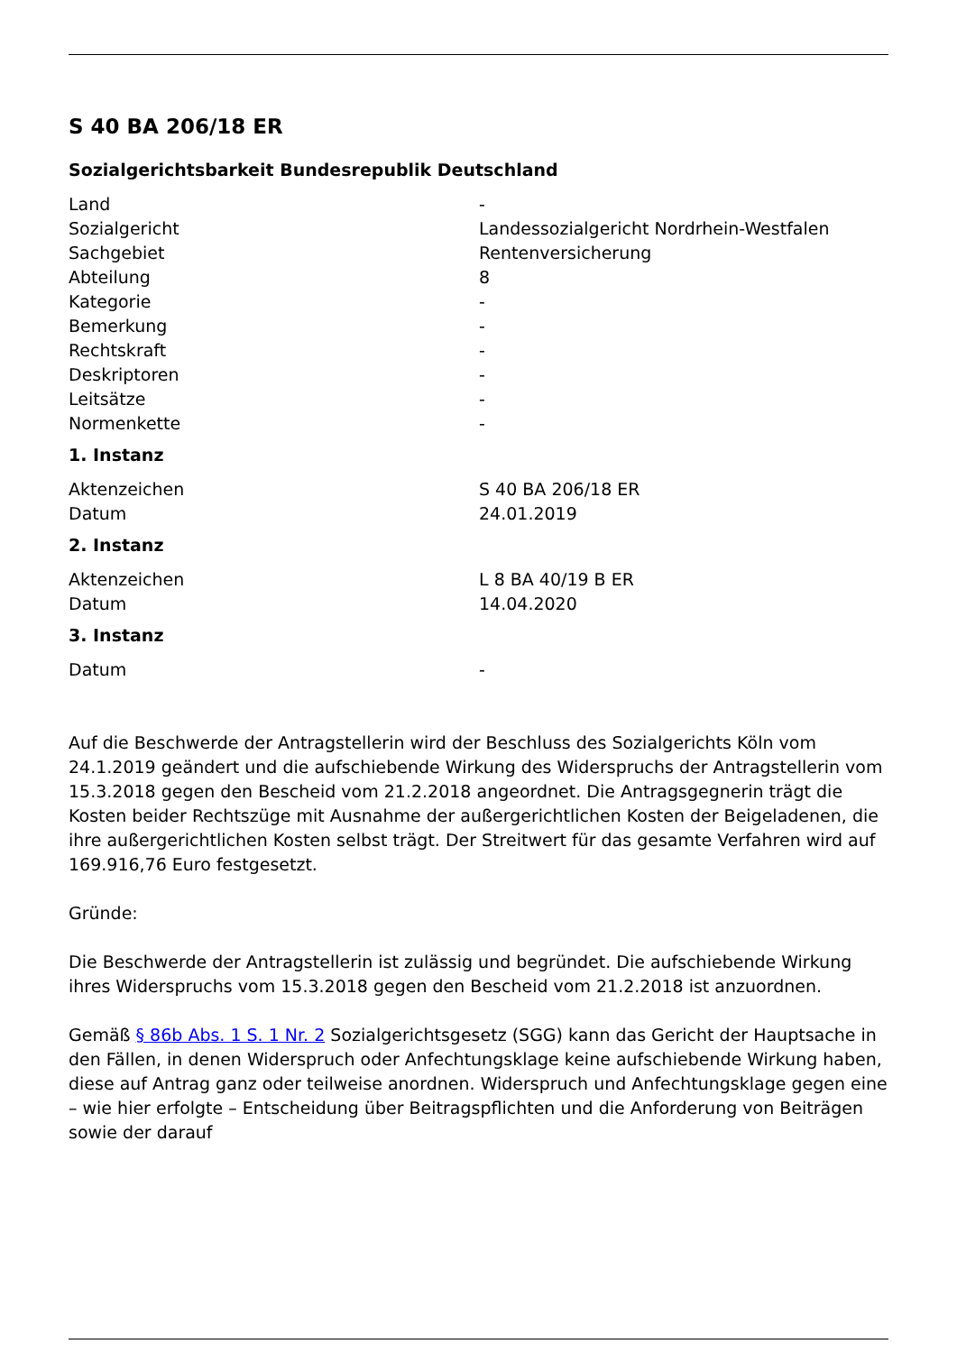S 40 BA 206/18 ER
Sozialgerichtsbarkeit Bundesrepublik Deutschland
| Land | - |
| Sozialgericht | Landessozialgericht Nordrhein-Westfalen |
| Sachgebiet | Rentenversicherung |
| Abteilung | 8 |
| Kategorie | - |
| Bemerkung | - |
| Rechtskraft | - |
| Deskriptoren | - |
| Leitsätze | - |
| Normenkette | - |
1. Instanz
| Aktenzeichen | S 40 BA 206/18 ER |
| Datum | 24.01.2019 |
2. Instanz
| Aktenzeichen | L 8 BA 40/19 B ER |
| Datum | 14.04.2020 |
3. Instanz
| Datum | - |
Auf die Beschwerde der Antragstellerin wird der Beschluss des Sozialgerichts Köln vom 24.1.2019 geändert und die aufschiebende Wirkung des Widerspruchs der Antragstellerin vom 15.3.2018 gegen den Bescheid vom 21.2.2018 angeordnet. Die Antragsgegnerin trägt die Kosten beider Rechtszüge mit Ausnahme der außergerichtlichen Kosten der Beigeladenen, die ihre außergerichtlichen Kosten selbst trägt. Der Streitwert für das gesamte Verfahren wird auf 169.916,76 Euro festgesetzt.
Gründe:
Die Beschwerde der Antragstellerin ist zulässig und begründet. Die aufschiebende Wirkung ihres Widerspruchs vom 15.3.2018 gegen den Bescheid vom 21.2.2018 ist anzuordnen.
Gemäß § 86b Abs. 1 S. 1 Nr. 2 Sozialgerichtsgesetz (SGG) kann das Gericht der Hauptsache in den Fällen, in denen Widerspruch oder Anfechtungsklage keine aufschiebende Wirkung haben, diese auf Antrag ganz oder teilweise anordnen. Widerspruch und Anfechtungsklage gegen eine – wie hier erfolgte – Entscheidung über Beitragspflichten und die Anforderung von Beiträgen sowie der darauf